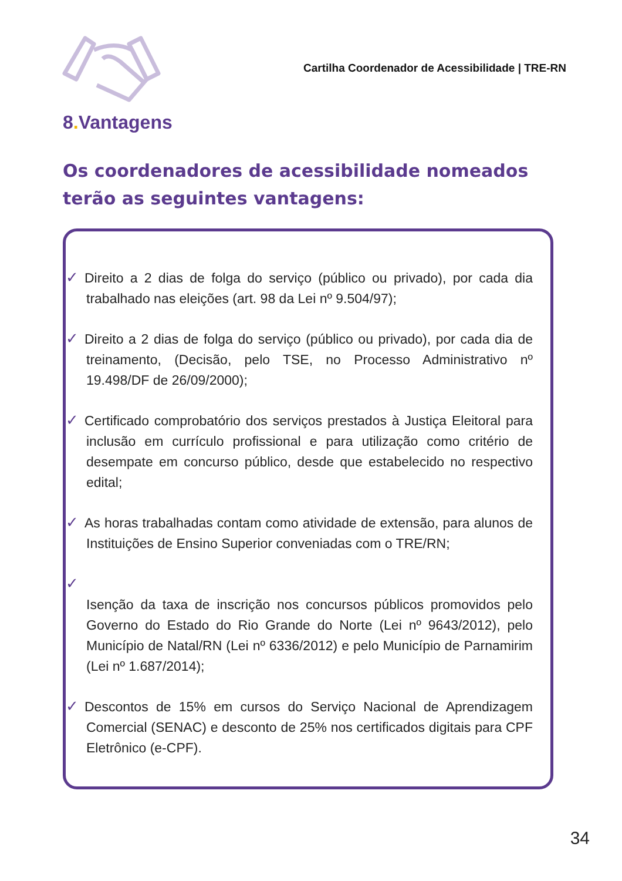Cartilha Coordenador de Acessibilidade | TRE-RN
8. Vantagens
Os coordenadores de acessibilidade nomeados terão as seguintes vantagens:
✓ Direito a 2 dias de folga do serviço (público ou privado), por cada dia trabalhado nas eleições (art. 98 da Lei nº 9.504/97);
✓ Direito a 2 dias de folga do serviço (público ou privado), por cada dia de treinamento, (Decisão, pelo TSE, no Processo Administrativo nº 19.498/DF de 26/09/2000);
✓ Certificado comprobatório dos serviços prestados à Justiça Eleitoral para inclusão em currículo profissional e para utilização como critério de desempate em concurso público, desde que estabelecido no respectivo edital;
✓ As horas trabalhadas contam como atividade de extensão, para alunos de Instituições de Ensino Superior conveniadas com o TRE/RN;
✓
Isenção da taxa de inscrição nos concursos públicos promovidos pelo Governo do Estado do Rio Grande do Norte (Lei nº 9643/2012), pelo Município de Natal/RN (Lei nº 6336/2012) e pelo Município de Parnamirim (Lei nº 1.687/2014);
✓ Descontos de 15% em cursos do Serviço Nacional de Aprendizagem Comercial (SENAC) e desconto de 25% nos certificados digitais para CPF Eletrônico (e-CPF).
34